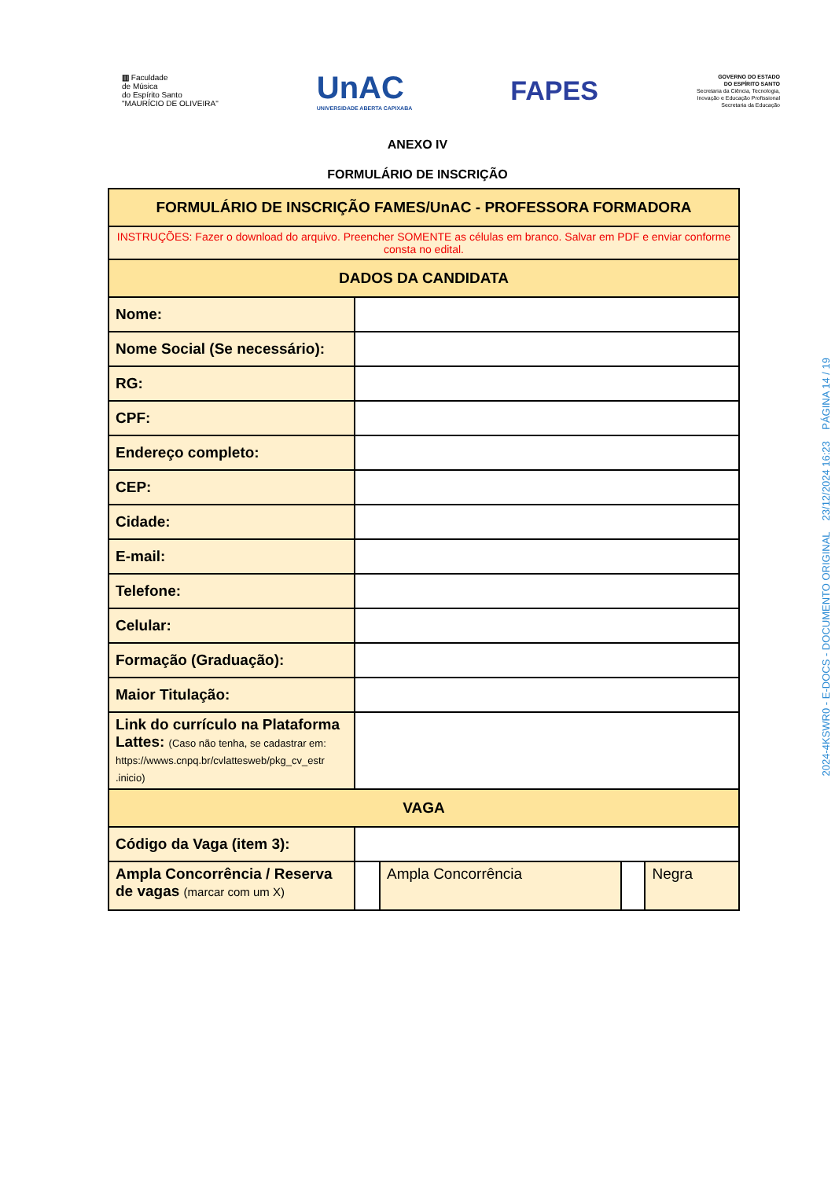▥ Faculdade
de Música
do Espírito Santo
"MAURÍCIO DE OLIVEIRA"
UnAC
UNIVERSIDADE ABERTA CAPIXABA
FAPES
GOVERNO DO ESTADO
DO ESPÍRITO SANTO
Secretaria da Ciência, Tecnologia,
Inovação e Educação Profissional
Secretaria da Educação
ANEXO IV
FORMULÁRIO DE INSCRIÇÃO
| FORMULÁRIO DE INSCRIÇÃO FAMES/UnAC - PROFESSORA FORMADORA | | | | |
| INSTRUÇÕES: Fazer o download do arquivo. Preencher SOMENTE as células em branco. Salvar em PDF e enviar conforme consta no edital. | | | | |
| DADOS DA CANDIDATA | | | | |
| Nome: | | | | |
| Nome Social (Se necessário): | | | | |
| RG: | | | | |
| CPF: | | | | |
| Endereço completo: | | | | |
| CEP: | | | | |
| Cidade: | | | | |
| E-mail: | | | | |
| Telefone: | | | | |
| Celular: | | | | |
| Formação (Graduação): | | | | |
| Maior Titulação: | | | | |
| Link do currículo na Plataforma Lattes: (Caso não tenha, se cadastrar em: https://wwws.cnpq.br/cvlattesweb/pkg_cv_estr .inicio) | | | | |
| VAGA | | | | |
| Código da Vaga (item 3): | | | | |
| Ampla Concorrência / Reserva de vagas (marcar com um X) | | Ampla Concorrência | | Negra |
2024-4KSWR0 - E-DOCS - DOCUMENTO ORIGINAL 23/12/2024 16:23 PÁGINA 14 / 19